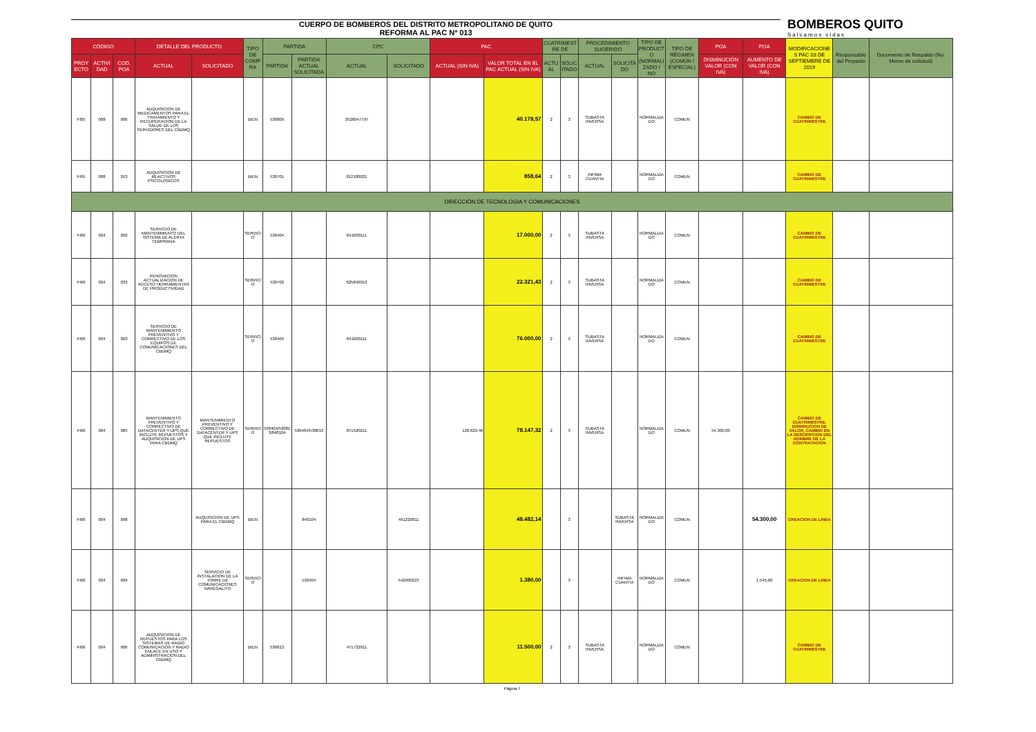CUERPO DE BOMBEROS DEL DISTRITO METROPOLITANO DE QUITO
REFORMA AL PAC Nº 013
BOMBEROS QUITO
Salvamos vidas
| CÓDIGO | | | DETALLE DEL PRODUCTO | | TIPO DE COMPRA | PARTIDA | | CPC | | PAC | | CUATRIMESTRE DE | | PROCEDIMIENTO SUGERIDO | | TIPO DE PRODUCTO (NORMALIZADO / NO | TIPO DE RÉGIMEN (COMÚN / ESPECIAL) | POA | POA | MODIFICACIONES PAC 03 DE SEPTIEMBRE DE 2019 | Responsable del Proyecto | Documento de Respaldo (No. Memo de solicitud) |
| --- | --- | --- | --- | --- | --- | --- | --- | --- | --- | --- | --- | --- | --- | --- | --- | --- | --- | --- | --- | --- | --- | --- |
| PROYECTO | ACTIVIDAD | COD. POA | ACTUAL | SOLICITADO | | PARTIDA | PARTIDA ACTUAL SOLICITADA | ACTUAL | SOLICITADO | ACTUAL (SIN IVA) | VALOR TOTAL EN EL PAC ACTUAL (SIN IVA) | ACTUAL | SOLICITADO | ACTUAL | SOLICITADO | | | DISMINUCIÓN VALOR (CON IVA) | AUMENTO DE VALOR (CON IVA) | | | |
| FI05 | 008 | 006 | ADQUISICION DE MEDICAMENTOS PARA EL TRATAMIENTO Y RECUPERACION DE LA SALUD DE LOS SERVIDORES DEL CBDMQ | | BIEN | 530809 | | 3526047797 | | | 40.178,57 | 2 | 3 | SUBASTA INVERSA | | NORMALIZADO | COMUN | | | CAMBIO DE CUATRIMESTRE | | |
| FI05 | 008 | 013 | ADQUISICION DE REACTIVOS PSICOLOGICOS | | BIEN | 530701 | | 812100021 | | | 858,64 | 2 | 3 | INFIMA CUANTIA | | NORMALIZADO | COMUN | | | CAMBIO DE CUATRIMESTRE | | |
| DIRECCIÓN DE TECNOLOGIA Y COMUNICACIONES | | | | | | | | | | | | | | | | | | | | | | |
| FI06 | 004 | 002 | SERVICIO DE MANTENIMIENTO DEL SISTEMA DE ALERTA TEMPRANA | | SERVICIO | 530404 | | 841600111 | | | 17.000,00 | 2 | 3 | SUBASTA INVERSA | | NORMALIZADO | COMUN | | | CAMBIO DE CUATRIMESTRE | | |
| FI06 | 004 | 033 | RENOVACION ACTUALIZACION DE ACCESO HERRAMIENTAS DE PRODUCTIVIDAD | | SERVICIO | 530702 | | 625840013 | | | 22.321,43 | 2 | 3 | SUBASTA INVERSA | | NORMALIZADO | COMUN | | | CAMBIO DE CUATRIMESTRE | | |
| FI06 | 004 | 003 | SERVICIO DE MANTENIMIENTO PREVENTIVO Y CORRECTIVO DE LOS EQUIPOS DE COMUNICACIONES DEL CBDMQ | | SERVICIO | 530404 | | 841600111 | | | 76.000,00 | 2 | 3 | SUBASTA INVERSA | | NORMALIZADO | COMUN | | | CAMBIO DE CUATRIMESTRE | | |
| FI06 | 004 | 085 | MANTENIMIENTO PREVENTIVO Y CORRECTIVO DE DATACENTER Y UPS QUE INCLUYE REPUESTOS Y ADQUISICION DE UPS PARA CBDMQ | MANTENIMIENTO PREVENTIVO Y CORRECTIVO DE DATACENTER Y UPS QUE INCLUYE REPUESTOS | SERVICIO | 530404/530813/840104 | 530404/530813 | 871520211 | | 126.629,46 | 78.147,32 | 2 | 3 | SUBASTA INVERSA | | NORMALIZADO | COMUN | 54.300,00 | | CAMBIO DE CUATRIMESTRE, DISMINUCION DE VALOR, CAMBIO EN LA DESCRIPCION DEL NOMBRE DE LA CONTRATACION | | |
| FI06 | 004 | 098 | | ADQUISICION DE UPS PARA EL CBDMQ | BIEN | | 840104 | | 461220011 | | 48.482,14 | | 3 | | SUBASTA INVERSA | NORMALIZADO | COMUN | | 54.300,00 | CREACION DE LINEA | | |
| FI06 | 004 | 099 | | SERVICIO DE INSTALACION DE LA TORRE DE COMUNICACIONES NANEGALITO | SERVICIO | | 530404 | | 542900223 | | 1.380,00 | | 3 | | INFIMA CUANTIA | NORMALIZADO | COMUN | | 1.545,60 | CREACION DE LINEA | | |
| FI06 | 004 | 006 | ADQUISICION DE REPUESTOS PARA LOS SISTEMAS DE RADIO COMUNICACION Y RADIO ENLACE EN USO Y ADMINISTRACION DEL CBDMQ | | BIEN | 530813 | | 471732011 | | | 11.500,00 | 2 | 3 | SUBASTA INVERSA | | NORMALIZADO | COMUN | | | CAMBIO DE CUATRIMESTRE | | |
Página 7